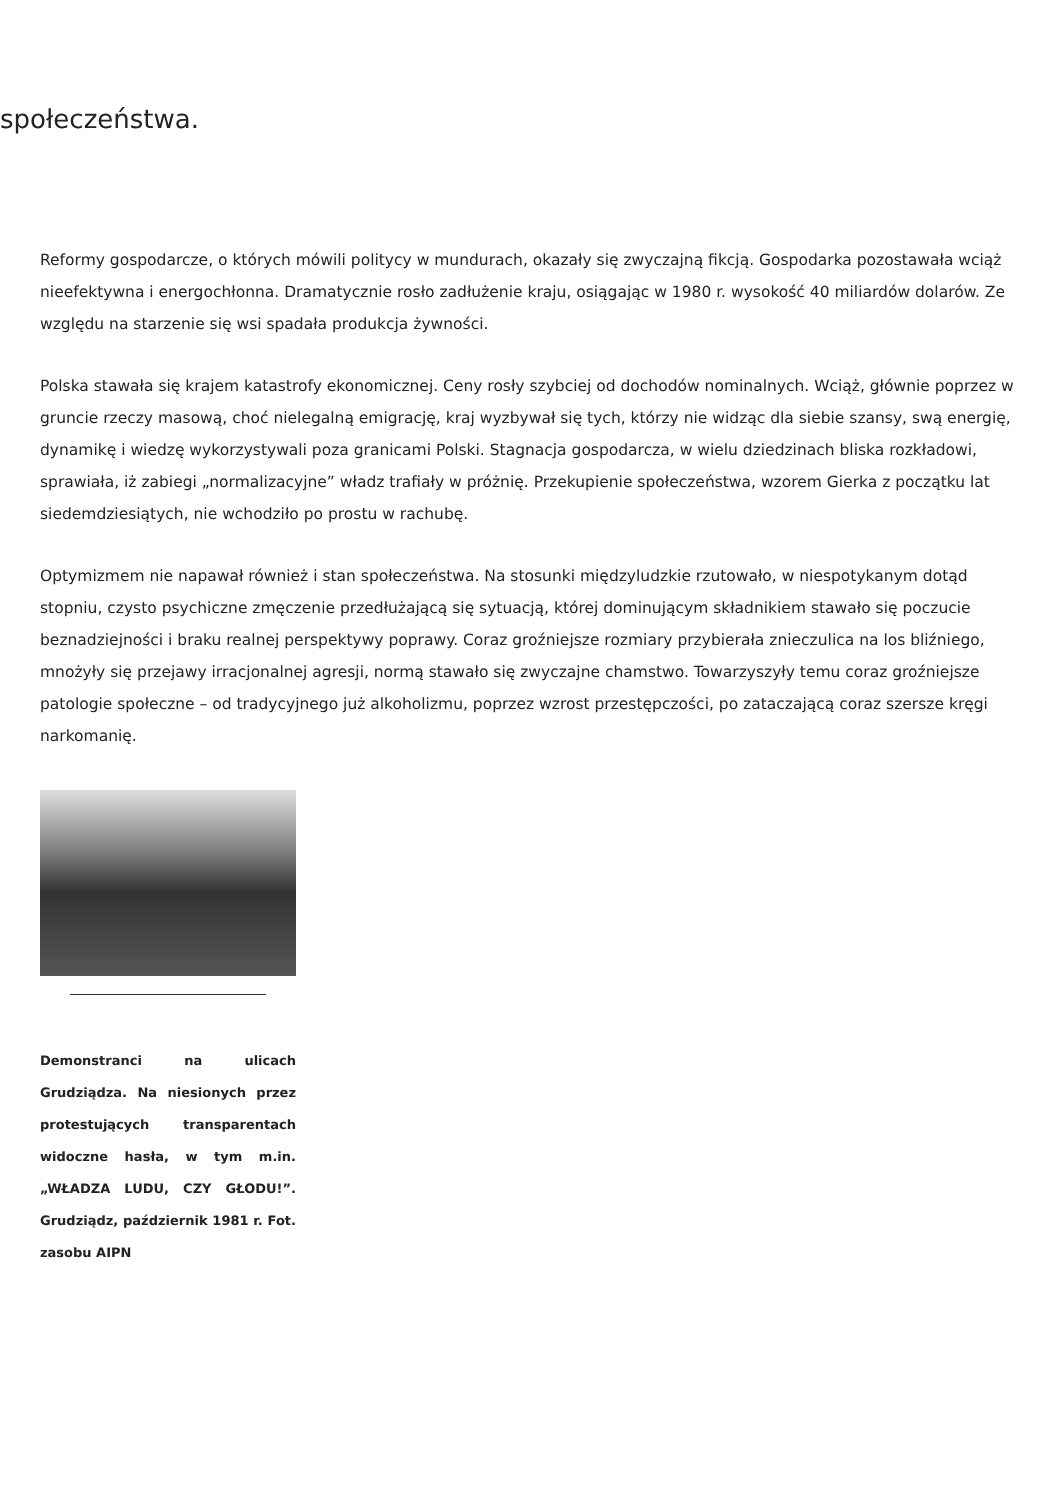społeczeństwa.
Reformy gospodarcze, o których mówili politycy w mundurach, okazały się zwyczajną fikcją. Gospodarka pozostawała wciąż nieefektywna i energochłonna. Dramatycznie rosło zadłużenie kraju, osiągając w 1980 r. wysokość 40 miliardów dolarów. Ze względu na starzenie się wsi spadała produkcja żywności.
Polska stawała się krajem katastrofy ekonomicznej. Ceny rosły szybciej od dochodów nominalnych. Wciąż, głównie poprzez w gruncie rzeczy masową, choć nielegalną emigrację, kraj wyzbywał się tych, którzy nie widząc dla siebie szansy, swą energię, dynamikę i wiedzę wykorzystywali poza granicami Polski. Stagnacja gospodarcza, w wielu dziedzinach bliska rozkładowi, sprawiała, iż zabiegi „normalizacyjne” władz trafiały w próżnię. Przekupienie społeczeństwa, wzorem Gierka z początku lat siedemdziesiątych, nie wchodziło po prostu w rachubę.
Optymizmem nie napawał również i stan społeczeństwa. Na stosunki międzyludzkie rzutowało, w niespotykanym dotąd stopniu, czysto psychiczne zmęczenie przedłużającą się sytuacją, której dominującym składnikiem stawało się poczucie beznadziejności i braku realnej perspektywy poprawy. Coraz groźniejsze rozmiary przybierała znieczulica na los bliźniego, mnożyły się przejawy irracjonalnej agresji, normą stawało się zwyczajne chamstwo. Towarzyszyły temu coraz groźniejsze patologie społeczne – od tradycyjnego już alkoholizmu, poprzez wzrost przestępczości, po zataczającą coraz szersze kręgi narkomanię.
Demonstranci na ulicach Grudziądza. Na niesionych przez protestujących transparentach widoczne hasła, w tym m.in. „WŁADZA LUDU, CZY GŁODU!”. Grudziądz, październik 1981 r. Fot. zasobu AIPN